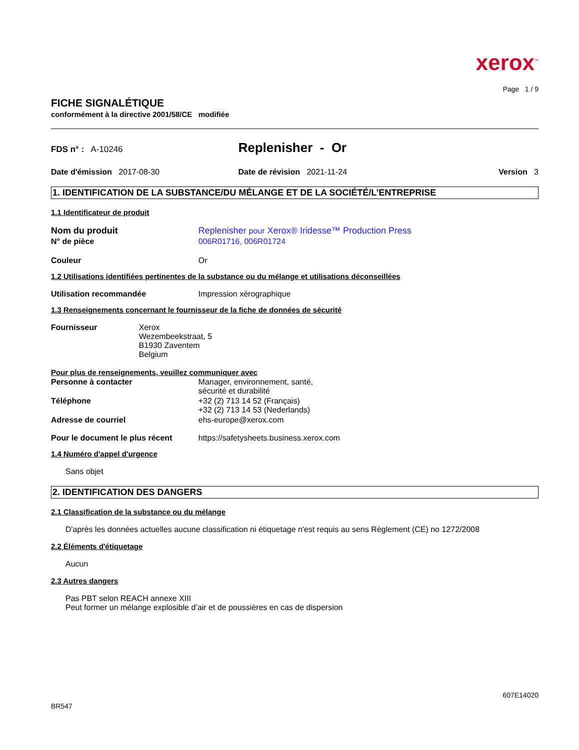xerox<sup>™</sup>
Page 1 / 9
FICHE SIGNALÉTIQUE
conformément à la directive 2001/58/CE modifiée
FDS n° : A-10246
Replenisher - Or
Date d'émission 2017-08-30 Date de révision 2021-11-24 Version 3
1. IDENTIFICATION DE LA SUBSTANCE/DU MÉLANGE ET DE LA SOCIÉTÉ/L’ENTREPRISE
1.1 Identificateur de produit
Nom du produit Replenisher pour Xerox® Iridesse™ Production Press
N° de pièce 006R01716, 006R01724
Couleur Or
1.2 Utilisations identifiées pertinentes de la substance ou du mélange et utilisations déconseillées
Utilisation recommandée Impression xérographique
1.3 Renseignements concernant le fournisseur de la fiche de données de sécurité
Fournisseur Xerox
Wezembeekstraat, 5
B1930 Zaventem
Belgium
Pour plus de renseignements, veuillez communiquer avec
Personne à contacter Manager, environnement, santé,
sécurité et durabilité
Téléphone +32 (2) 713 14 52 (Français)
+32 (2) 713 14 53 (Nederlands)
Adresse de courriel ehs-europe@xerox.com
Pour le document le plus récent
https://safetysheets.business.xerox.com
1.4 Numéro d'appel d'urgence
Sans objet
2. IDENTIFICATION DES DANGERS
2.1 Classification de la substance ou du mélange
D'après les données actuelles aucune classification ni étiquetage n'est requis au sens Règlement (CE) no 1272/2008
2.2 Éléments d'étiquetage
Aucun
2.3 Autres dangers
Pas PBT selon REACH annexe XIII
Peut former un mélange explosible d’air et de poussières en cas de dispersion
607E14020
BR547